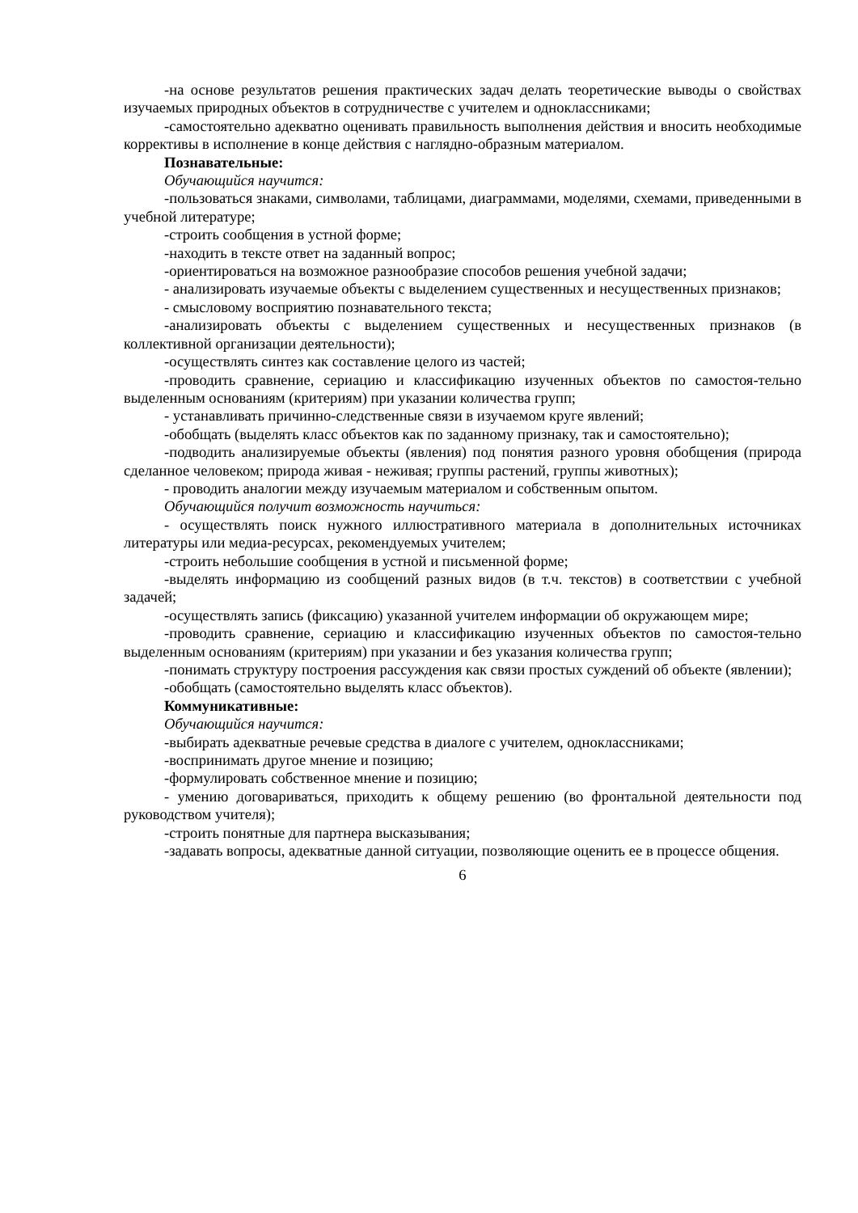-на основе результатов решения практических задач делать теоретические выводы о свойствах изучаемых природных объектов в сотрудничестве с учителем и одноклассниками;
-самостоятельно адекватно оценивать правильность выполнения действия и вносить необходимые коррективы в исполнение в конце действия с наглядно-образным материалом.
Познавательные:
Обучающийся научится:
-пользоваться знаками, символами, таблицами, диаграммами, моделями, схемами, приведенными в учебной литературе;
-строить сообщения в устной форме;
-находить в тексте ответ на заданный вопрос;
-ориентироваться на возможное разнообразие способов решения учебной задачи;
- анализировать изучаемые объекты с выделением существенных и несущественных признаков;
- смысловому восприятию познавательного текста;
-анализировать объекты с выделением существенных и несущественных признаков (в коллективной организации деятельности);
-осуществлять синтез как составление целого из частей;
-проводить сравнение, сериацию и классификацию изученных объектов по самостоя-тельно выделенным основаниям (критериям) при указании количества групп;
- устанавливать причинно-следственные связи в изучаемом круге явлений;
-обобщать (выделять класс объектов как по заданному признаку, так и самостоятельно);
-подводить анализируемые объекты (явления) под понятия разного уровня обобщения (природа сделанное человеком; природа живая - неживая; группы растений, группы животных);
- проводить аналогии между изучаемым материалом и собственным опытом.
Обучающийся получит возможность научиться:
- осуществлять поиск нужного иллюстративного материала в дополнительных источниках литературы или медиа-ресурсах, рекомендуемых учителем;
-строить небольшие сообщения в устной и письменной форме;
-выделять информацию из сообщений разных видов (в т.ч. текстов) в соответствии с учебной задачей;
-осуществлять запись (фиксацию) указанной учителем информации об окружающем мире;
-проводить сравнение, сериацию и классификацию изученных объектов по самостоя-тельно выделенным основаниям (критериям) при указании и без указания количества групп;
-понимать структуру построения рассуждения как связи простых суждений об объекте (явлении);
-обобщать (самостоятельно выделять класс объектов).
Коммуникативные:
Обучающийся научится:
-выбирать адекватные речевые средства в диалоге с учителем, одноклассниками;
-воспринимать другое мнение и позицию;
-формулировать собственное мнение и позицию;
- умению договариваться, приходить к общему решению (во фронтальной деятельности под руководством учителя);
-строить понятные для партнера высказывания;
-задавать вопросы, адекватные данной ситуации, позволяющие оценить ее в процессе общения.
6